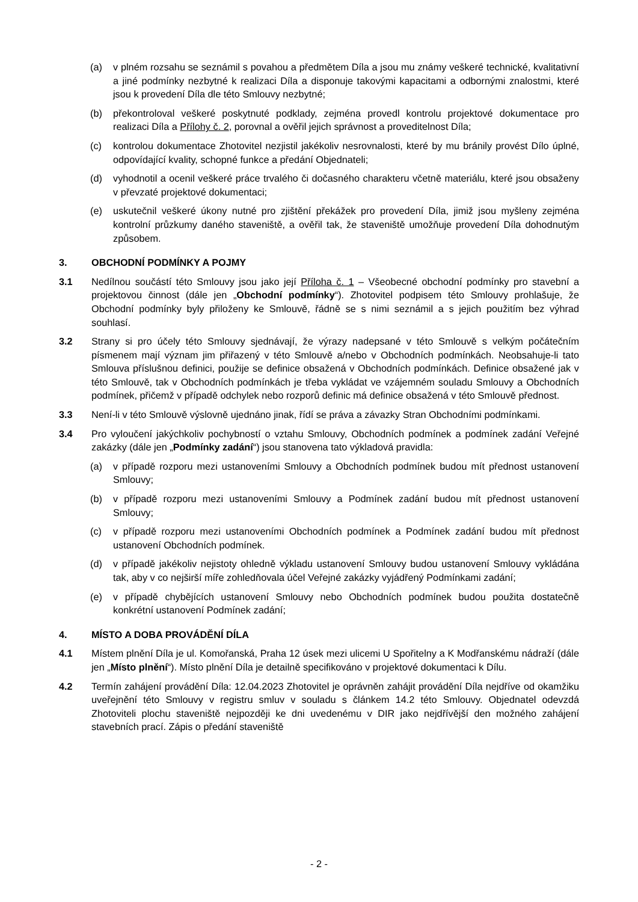(a) v plném rozsahu se seznámil s povahou a předmětem Díla a jsou mu známy veškeré technické, kvalitativní a jiné podmínky nezbytné k realizaci Díla a disponuje takovými kapacitami a odbornými znalostmi, které jsou k provedení Díla dle této Smlouvy nezbytné;
(b) překontroloval veškeré poskytnuté podklady, zejména provedl kontrolu projektové dokumentace pro realizaci Díla a Přílohy č. 2, porovnal a ověřil jejich správnost a proveditelnost Díla;
(c) kontrolou dokumentace Zhotovitel nezjistil jakékoliv nesrovnalosti, které by mu bránily provést Dílo úplné, odpovídající kvality, schopné funkce a předání Objednateli;
(d) vyhodnotil a ocenil veškeré práce trvalého či dočasného charakteru včetně materiálu, které jsou obsaženy v převzaté projektové dokumentaci;
(e) uskutečnil veškeré úkony nutné pro zjištění překážek pro provedení Díla, jimiž jsou myšleny zejména kontrolní průzkumy daného staveniště, a ověřil tak, že staveniště umožňuje provedení Díla dohodnutým způsobem.
3. OBCHODNÍ PODMÍNKY A POJMY
3.1 Nedílnou součástí této Smlouvy jsou jako její Příloha č. 1 – Všeobecné obchodní podmínky pro stavební a projektovou činnost (dále jen „Obchodní podmínky“). Zhotovitel podpisem této Smlouvy prohlašuje, že Obchodní podmínky byly přiloženy ke Smlouvě, řádně se s nimi seznámil a s jejich použitím bez výhrad souhlasí.
3.2 Strany si pro účely této Smlouvy sjednávají, že výrazy nadepsané v této Smlouvě s velkým počátečním písmenem mají význam jim přiřazený v této Smlouvě a/nebo v Obchodních podmínkách. Neobsahuje-li tato Smlouva příslušnou definici, použije se definice obsažená v Obchodních podmínkách. Definice obsažené jak v této Smlouvě, tak v Obchodních podmínkách je třeba vykládat ve vzájemném souladu Smlouvy a Obchodních podmínek, přičemž v případě odchylek nebo rozporů definic má definice obsažená v této Smlouvě přednost.
3.3 Není-li v této Smlouvě výslovně ujednáno jinak, řídí se práva a závazky Stran Obchodními podmínkami.
3.4 Pro vyloučení jakýchkoliv pochybností o vztahu Smlouvy, Obchodních podmínek a podmínek zadání Veřejné zakázky (dále jen „Podmínky zadání“) jsou stanovena tato výkladová pravidla:
(a) v případě rozporu mezi ustanoveními Smlouvy a Obchodních podmínek budou mít přednost ustanovení Smlouvy;
(b) v případě rozporu mezi ustanoveními Smlouvy a Podmínek zadání budou mít přednost ustanovení Smlouvy;
(c) v případě rozporu mezi ustanoveními Obchodních podmínek a Podmínek zadání budou mít přednost ustanovení Obchodních podmínek.
(d) v případě jakékoliv nejistoty ohledně výkladu ustanovení Smlouvy budou ustanovení Smlouvy vykládána tak, aby v co nejširší míře zohledňovala účel Veřejné zakázky vyjádřený Podmínkami zadání;
(e) v případě chybějících ustanovení Smlouvy nebo Obchodních podmínek budou použita dostatečně konkrétní ustanovení Podmínek zadání;
4. MÍSTO A DOBA PROVÁDĚNÍ DÍLA
4.1 Místem plnění Díla je ul. Komořanská, Praha 12 úsek mezi ulicemi U Spořitelny a K Modřanskému nádraží (dále jen „Místo plnění“). Místo plnění Díla je detailně specifikováno v projektové dokumentaci k Dílu.
4.2 Termín zahájení provádění Díla: 12.04.2023 Zhotovitel je oprávněn zahájit provádění Díla nejdříve od okamžiku uveřejnění této Smlouvy v registru smluv v souladu s článkem 14.2 této Smlouvy. Objednatel odevzdá Zhotoviteli plochu staveniště nejpozději ke dni uvedenému v DIR jako nejdřívější den možného zahájení stavebních prací. Zápis o předání staveniště
- 2 -